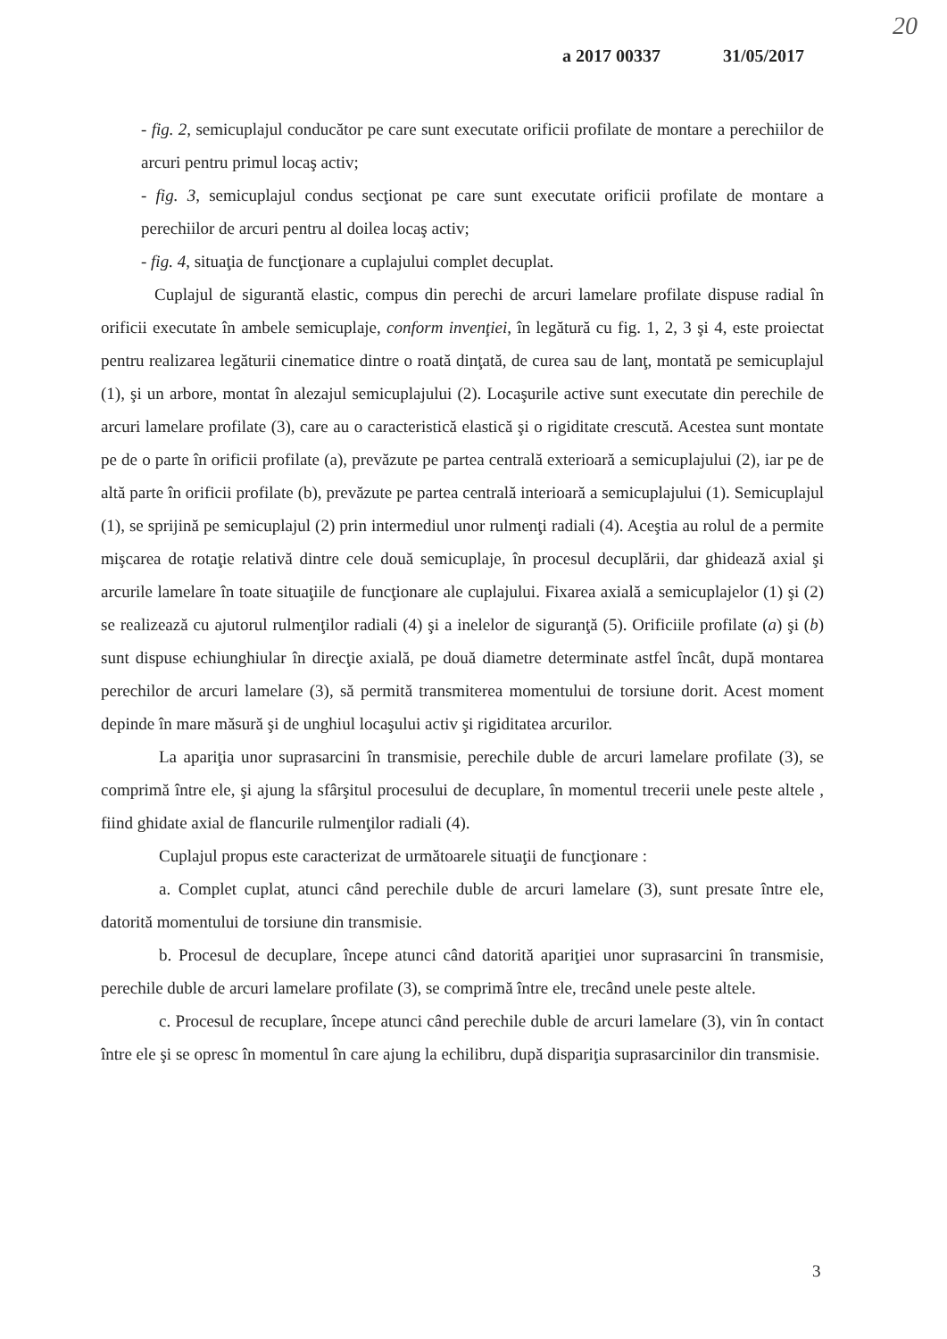20
a 2017 00337 31/05/2017
- fig. 2, semicuplajul conducător pe care sunt executate orificii profilate de montare a perechiilor de arcuri pentru primul locaş activ;
- fig. 3, semicuplajul condus secţionat pe care sunt executate orificii profilate de montare a perechiilor de arcuri pentru al doilea locaş activ;
- fig. 4, situaţia de funcţionare a cuplajului complet decuplat.
Cuplajul de sigurantă elastic, compus din perechi de arcuri lamelare profilate dispuse radial în orificii executate în ambele semicuplaje, conform invenţiei, în legătură cu fig. 1, 2, 3 şi 4, este proiectat pentru realizarea legăturii cinematice dintre o roată dinţată, de curea sau de lanţ, montată pe semicuplajul (1), şi un arbore, montat în alezajul semicuplajului (2). Locaşurile active sunt executate din perechile de arcuri lamelare profilate (3), care au o caracteristică elastică şi o rigiditate crescută. Acestea sunt montate pe de o parte în orificii profilate (a), prevăzute pe partea centrală exterioară a semicuplajului (2), iar pe de altă parte în orificii profilate (b), prevăzute pe partea centrală interioară a semicuplajului (1). Semicuplajul (1), se sprijină pe semicuplajul (2) prin intermediul unor rulmenţi radiali (4). Aceştia au rolul de a permite mişcarea de rotaţie relativă dintre cele două semicuplaje, în procesul decuplării, dar ghidează axial şi arcurile lamelare în toate situaţiile de funcţionare ale cuplajului. Fixarea axială a semicuplajelor (1) şi (2) se realizează cu ajutorul rulmenţilor radiali (4) şi a inelelor de siguranţă (5). Orificiile profilate (a) şi (b) sunt dispuse echiunghiular în direcţie axială, pe două diametre determinate astfel încât, după montarea perechilor de arcuri lamelare (3), să permită transmiterea momentului de torsiune dorit. Acest moment depinde în mare măsură şi de unghiul locaşului activ şi rigiditatea arcurilor.
La apariţia unor suprasarcini în transmisie, perechile duble de arcuri lamelare profilate (3), se comprimă între ele, şi ajung la sfârşitul procesului de decuplare, în momentul trecerii unele peste altele , fiind ghidate axial de flancurile rulmenţilor radiali (4).
Cuplajul propus este caracterizat de următoarele situaţii de funcţionare :
a. Complet cuplat, atunci când perechile duble de arcuri lamelare (3), sunt presate între ele, datorită momentului de torsiune din transmisie.
b. Procesul de decuplare, începe atunci când datorită apariţiei unor suprasarcini în transmisie, perechile duble de arcuri lamelare profilate (3), se comprimă între ele, trecând unele peste altele.
c. Procesul de recuplare, începe atunci când perechile duble de arcuri lamelare (3), vin în contact între ele şi se opresc în momentul în care ajung la echilibru, după dispariţia suprasarcinilor din transmisie.
3